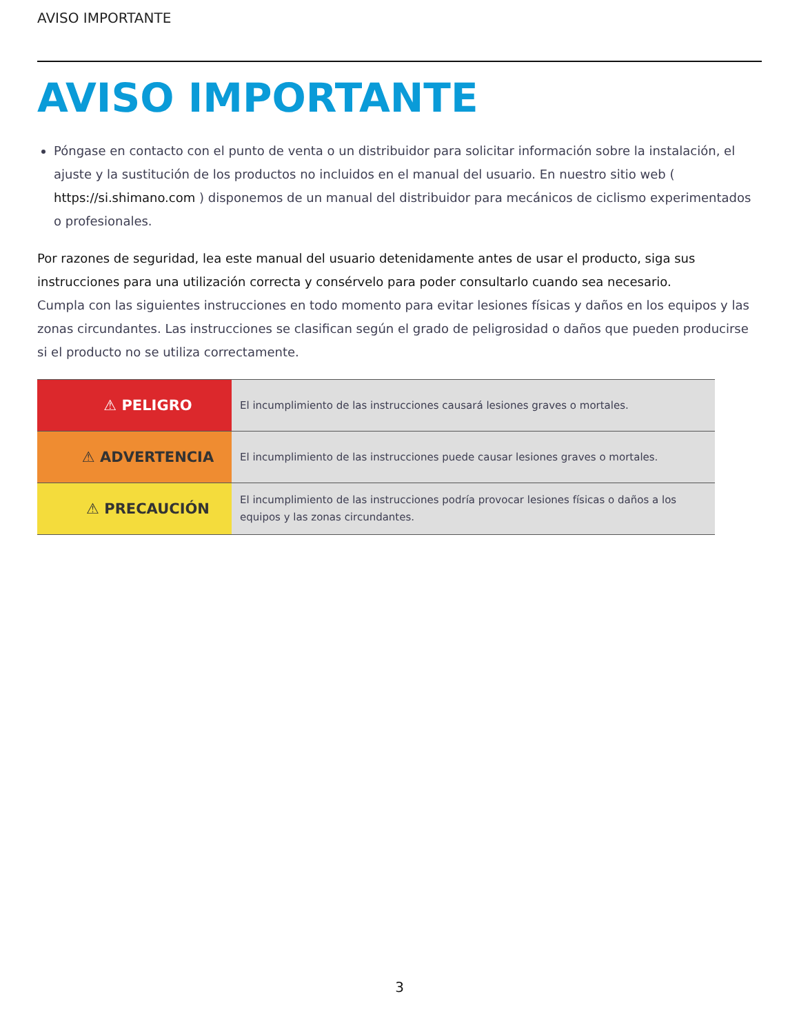AVISO IMPORTANTE
AVISO IMPORTANTE
Póngase en contacto con el punto de venta o un distribuidor para solicitar información sobre la instalación, el ajuste y la sustitución de los productos no incluidos en el manual del usuario. En nuestro sitio web ( https://si.shimano.com ) disponemos de un manual del distribuidor para mecánicos de ciclismo experimentados o profesionales.
Por razones de seguridad, lea este manual del usuario detenidamente antes de usar el producto, siga sus instrucciones para una utilización correcta y consérvelo para poder consultarlo cuando sea necesario.
Cumpla con las siguientes instrucciones en todo momento para evitar lesiones físicas y daños en los equipos y las zonas circundantes. Las instrucciones se clasifican según el grado de peligrosidad o daños que pueden producirse si el producto no se utiliza correctamente.
| ⚠ PELIGRO | El incumplimiento de las instrucciones causará lesiones graves o mortales. |
| ⚠ ADVERTENCIA | El incumplimiento de las instrucciones puede causar lesiones graves o mortales. |
| ⚠ PRECAUCIÓN | El incumplimiento de las instrucciones podría provocar lesiones físicas o daños a los equipos y las zonas circundantes. |
3